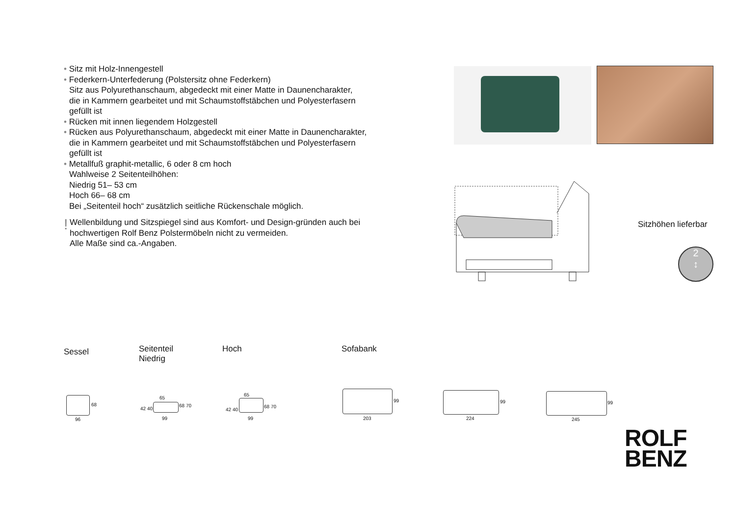• Sitz mit Holz-Innengestell
• Federkern-Unterfederung (Polstersitz ohne Federkern)
Sitz aus Polyurethanschaum, abgedeckt mit einer Matte in Daunencharakter,
die in Kammern gearbeitet und mit Schaumstoffstäbchen und Polyesterfasern
gefüllt ist
• Rücken mit innen liegendem Holzgestell
• Rücken aus Polyurethanschaum, abgedeckt mit einer Matte in Daunencharakter,
die in Kammern gearbeitet und mit Schaumstoffstäbchen und Polyesterfasern
gefüllt ist
• Metallfuß graphit-metallic, 6 oder 8 cm hoch
Wahlweise 2 Seitenteilhöhen:
Niedrig 51– 53 cm
Hoch 66– 68 cm
Bei „Seitenteil hoch“ zusätzlich seitliche Rückenschale möglich.
!
Wellenbildung und Sitzspiegel sind aus Komfort- und Design-gründen auch bei
hochwertigen Rolf Benz Polstermöbeln nicht zu vermeiden.
Alle Maße sind ca.-Angaben.
Sitzhöhen lieferbar
2
↕
Sessel Seitenteil
Niedrig
Hoch Sofabank
68
96
42 40
65
68 70
99
42 40
65
68 70
99
99
203
99
224
99
245
ROLF
BENZ